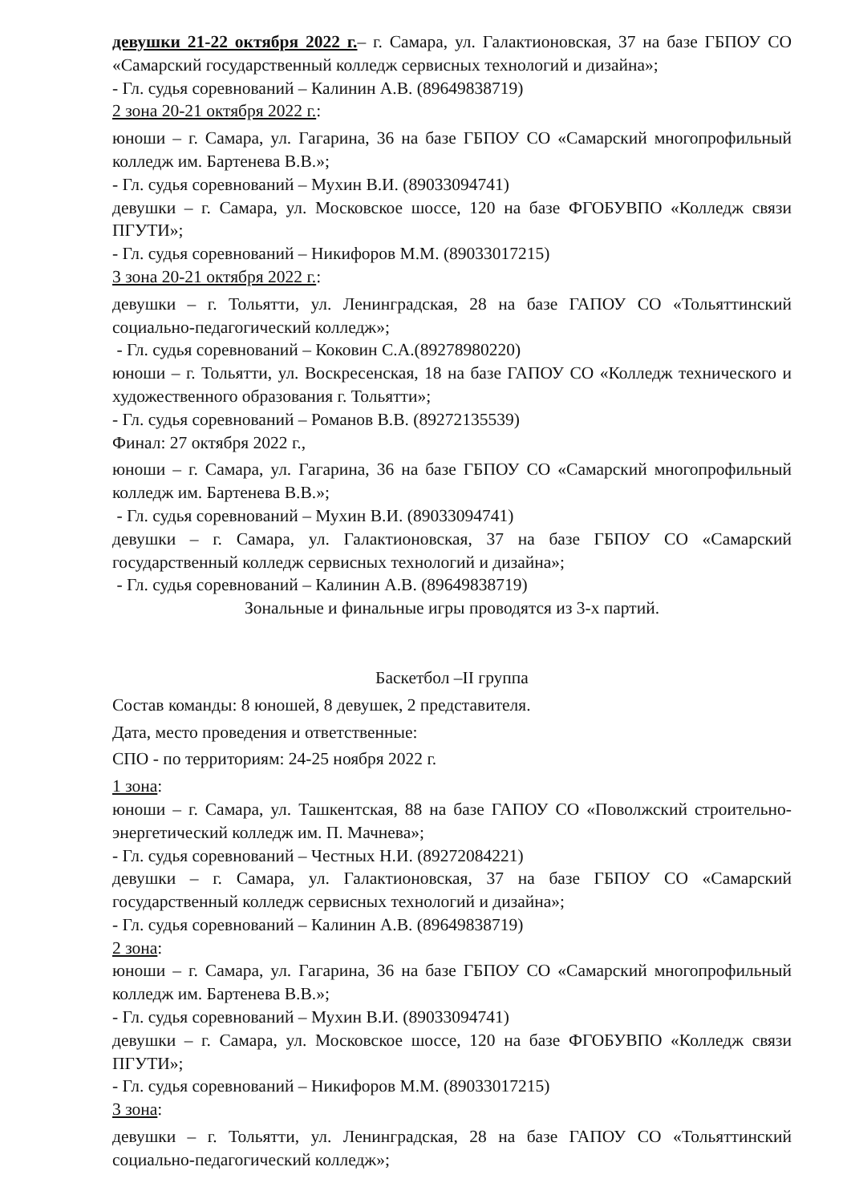девушки 21-22 октября 2022 г.– г. Самара, ул. Галактионовская, 37 на базе ГБПОУ СО «Самарский государственный колледж сервисных технологий и дизайна»;
- Гл. судья соревнований – Калинин А.В. (89649838719)
2 зона 20-21 октября 2022 г.:
юноши – г. Самара, ул. Гагарина, 36 на базе ГБПОУ СО «Самарский многопрофильный колледж им. Бартенева В.В.»;
- Гл. судья соревнований – Мухин В.И. (89033094741)
девушки – г. Самара, ул. Московское шоссе, 120 на базе ФГОБУВПО «Колледж связи ПГУТИ»;
- Гл. судья соревнований – Никифоров М.М. (89033017215)
3 зона 20-21 октября 2022 г.:
девушки – г. Тольятти, ул. Ленинградская, 28 на базе ГАПОУ СО «Тольяттинский социально-педагогический колледж»;
- Гл. судья соревнований – Коковин С.А.(89278980220)
юноши – г. Тольятти, ул. Воскресенская, 18 на базе ГАПОУ СО «Колледж технического и художественного образования г. Тольятти»;
- Гл. судья соревнований – Романов В.В. (89272135539)
Финал: 27 октября 2022 г.,
юноши – г. Самара, ул. Гагарина, 36 на базе ГБПОУ СО «Самарский многопрофильный колледж им. Бартенева В.В.»;
- Гл. судья соревнований – Мухин В.И. (89033094741)
девушки – г. Самара, ул. Галактионовская, 37 на базе ГБПОУ СО «Самарский государственный колледж сервисных технологий и дизайна»;
- Гл. судья соревнований – Калинин А.В. (89649838719)
Зональные и финальные игры проводятся из 3-х партий.
Баскетбол –II группа
Состав команды: 8 юношей, 8 девушек, 2 представителя.
Дата, место проведения и ответственные:
СПО - по территориям: 24-25 ноября 2022 г.
1 зона:
юноши – г. Самара, ул. Ташкентская, 88 на базе ГАПОУ СО «Поволжский строительно-энергетический колледж им. П. Мачнева»;
- Гл. судья соревнований – Честных Н.И. (89272084221)
девушки – г. Самара, ул. Галактионовская, 37 на базе ГБПОУ СО «Самарский государственный колледж сервисных технологий и дизайна»;
- Гл. судья соревнований – Калинин А.В. (89649838719)
2 зона:
юноши – г. Самара, ул. Гагарина, 36 на базе ГБПОУ СО «Самарский многопрофильный колледж им. Бартенева В.В.»;
- Гл. судья соревнований – Мухин В.И. (89033094741)
девушки – г. Самара, ул. Московское шоссе, 120 на базе ФГОБУВПО «Колледж связи ПГУТИ»;
- Гл. судья соревнований – Никифоров М.М. (89033017215)
3 зона:
девушки – г. Тольятти, ул. Ленинградская, 28 на базе ГАПОУ СО «Тольяттинский социально-педагогический колледж»;